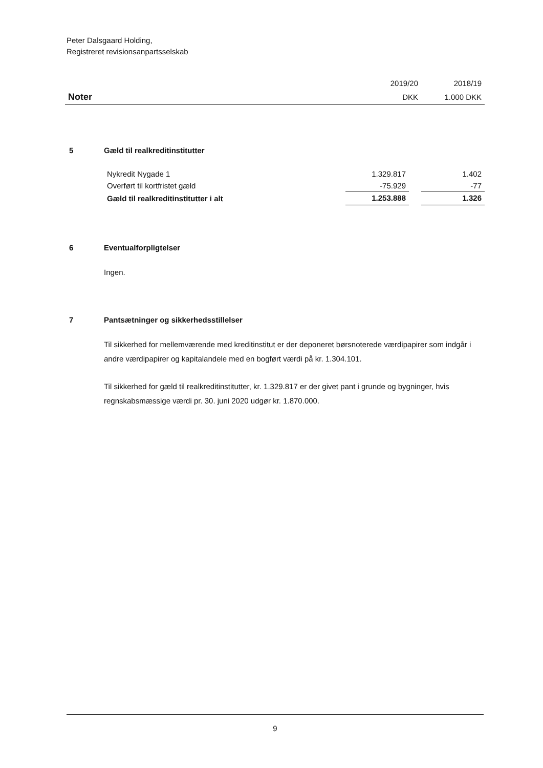Peter Dalsgaard Holding,
Registreret revisionsanpartsselskab
| | 2019/20 | 2018/19 |
| Noter | DKK | 1.000 DKK |
5 Gæld til realkreditinstitutter
| Nykredit Nygade 1 | 1.329.817 | | 1.402 |
| Overført til kortfristet gæld | -75.929 | | -77 |
| Gæld til realkreditinstitutter i alt | 1.253.888 | | 1.326 |
6 Eventualforpligtelser
Ingen.
7 Pantsætninger og sikkerhedsstillelser
Til sikkerhed for mellemværende med kreditinstitut er der deponeret børsnoterede værdipapirer som indgår i andre værdipapirer og kapitalandele med en bogført værdi på kr. 1.304.101.
Til sikkerhed for gæld til realkreditinstitutter, kr. 1.329.817 er der givet pant i grunde og bygninger, hvis regnskabsmæssige værdi pr. 30. juni 2020 udgør kr. 1.870.000.
9